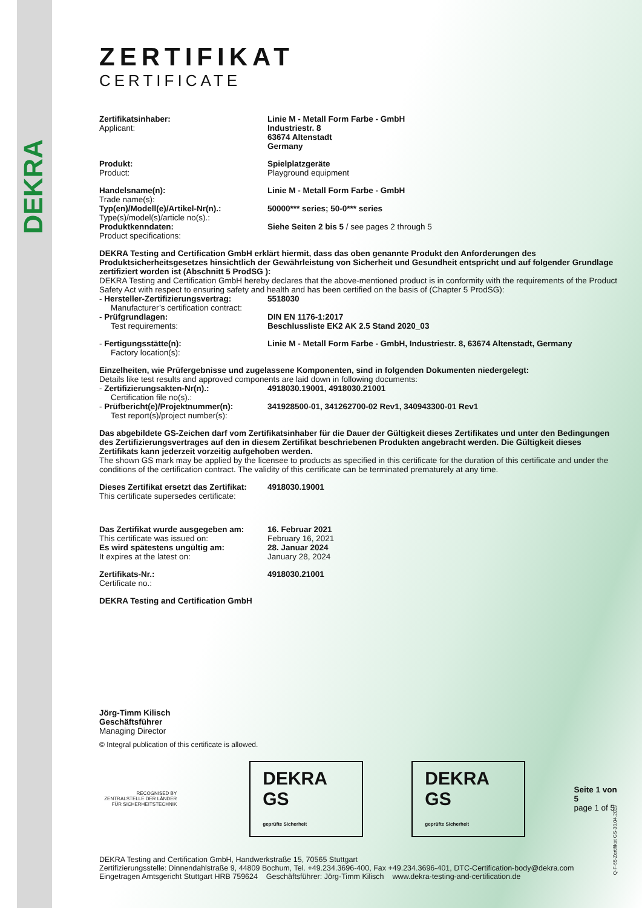DEKRA
ZERTIFIKAT
CERTIFICATE
Zertifikatsinhaber:
Applicant:
Linie M - Metall Form Farbe - GmbH
Industriestr. 8
63674 Altenstadt
Germany
Produkt:
Product:
Spielplatzgeräte
Playground equipment
Handelsname(n):
Trade name(s):
Linie M - Metall Form Farbe - GmbH
Typ(en)/Modell(e)/Artikel-Nr(n).:
Type(s)/model(s)/article no(s).:
50000*** series; 50-0*** series
Produktkenndaten:
Product specifications:
Siehe Seiten 2 bis 5 / see pages 2 through 5
DEKRA Testing and Certification GmbH erklärt hiermit, dass das oben genannte Produkt den Anforderungen des Produktsicherheitsgesetzes hinsichtlich der Gewährleistung von Sicherheit und Gesundheit entspricht und auf folgender Grundlage zertifiziert worden ist (Abschnitt 5 ProdSG ):
DEKRA Testing and Certification GmbH hereby declares that the above-mentioned product is in conformity with the requirements of the Product Safety Act with respect to ensuring safety and health and has been certified on the basis of (Chapter 5 ProdSG):
- Hersteller-Zertifizierungsvertrag:
Manufacturer’s certification contract:
5518030
- Prüfgrundlagen:
Test requirements:
DIN EN 1176-1:2017
Beschlussliste EK2 AK 2.5 Stand 2020_03
- Fertigungsstätte(n):
Factory location(s):
Linie M - Metall Form Farbe - GmbH, Industriestr. 8, 63674 Altenstadt, Germany
Einzelheiten, wie Prüfergebnisse und zugelassene Komponenten, sind in folgenden Dokumenten niedergelegt:
Details like test results and approved components are laid down in following documents:
- Zertifizierungsakten-Nr(n).:
Certification file no(s).:
4918030.19001, 4918030.21001
- Prüfbericht(e)/Projektnummer(n):
Test report(s)/project number(s):
341928500-01, 341262700-02 Rev1, 340943300-01 Rev1
Das abgebildete GS-Zeichen darf vom Zertifikatsinhaber für die Dauer der Gültigkeit dieses Zertifikates und unter den Bedingungen des Zertifizierungsvertrages auf den in diesem Zertifikat beschriebenen Produkten angebracht werden. Die Gültigkeit dieses Zertifikats kann jederzeit vorzeitig aufgehoben werden.
The shown GS mark may be applied by the licensee to products as specified in this certificate for the duration of this certificate and under the conditions of the certification contract. The validity of this certificate can be terminated prematurely at any time.
Dieses Zertifikat ersetzt das Zertifikat:
This certificate supersedes certificate:
4918030.19001
Das Zertifikat wurde ausgegeben am:
This certificate was issued on:
Es wird spätestens ungültig am:
It expires at the latest on:
16. Februar 2021
February 16, 2021
28. Januar 2024
January 28, 2024
Zertifikats-Nr.:
Certificate no.:
4918030.21001
DEKRA Testing and Certification GmbH
Jörg-Timm Kilisch
Geschäftsführer
Managing Director
© Integral publication of this certificate is allowed.
RECOGNISED BY
ZENTRALSTELLE DER LÄNDER
FÜR SICHERHEITSTECHNIK
DEKRA GS
geprüfte Sicherheit
DEKRA GS
geprüfte Sicherheit
Seite 1 von 5
page 1 of 5
DEKRA Testing and Certification GmbH, Handwerkstraße 15, 70565 Stuttgart
Zertifizierungsstelle: Dinnendahlstraße 9, 44809 Bochum, Tel. +49.234.3696-400, Fax +49.234.3696-401, DTC-Certification-body@dekra.com
Eingetragen Amtsgericht Stuttgart HRB 759624 Geschäftsführer: Jörg-Timm Kilisch www.dekra-testing-and-certification.de
Q-F-65-Zertifikat GS-30.04.2019